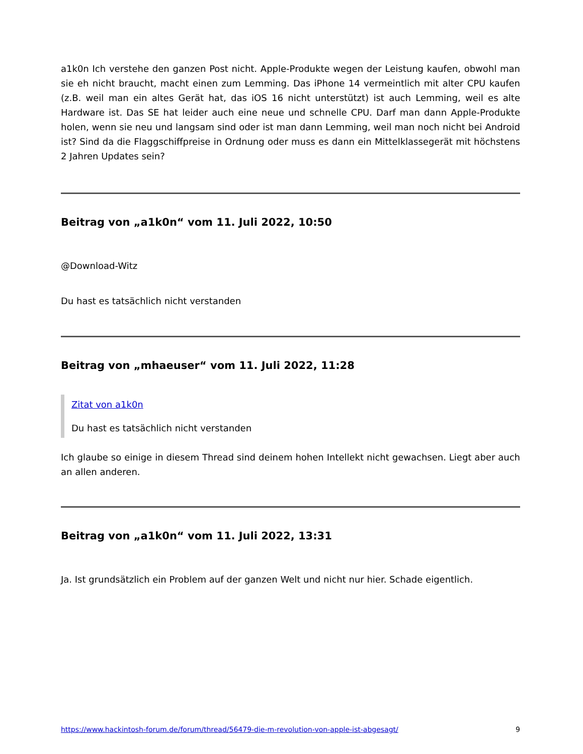a1k0n Ich verstehe den ganzen Post nicht. Apple-Produkte wegen der Leistung kaufen, obwohl man sie eh nicht braucht, macht einen zum Lemming. Das iPhone 14 vermeintlich mit alter CPU kaufen (z.B. weil man ein altes Gerät hat, das iOS 16 nicht unterstützt) ist auch Lemming, weil es alte Hardware ist. Das SE hat leider auch eine neue und schnelle CPU. Darf man dann Apple-Produkte holen, wenn sie neu und langsam sind oder ist man dann Lemming, weil man noch nicht bei Android ist? Sind da die Flaggschiffpreise in Ordnung oder muss es dann ein Mittelklassegerät mit höchstens 2 Jahren Updates sein?
Beitrag von „a1k0n“ vom 11. Juli 2022, 10:50
@Download-Witz
Du hast es tatsächlich nicht verstanden
Beitrag von „mhaeuser“ vom 11. Juli 2022, 11:28
Zitat von a1k0n
Du hast es tatsächlich nicht verstanden
Ich glaube so einige in diesem Thread sind deinem hohen Intellekt nicht gewachsen. Liegt aber auch an allen anderen.
Beitrag von „a1k0n“ vom 11. Juli 2022, 13:31
Ja. Ist grundsätzlich ein Problem auf der ganzen Welt und nicht nur hier. Schade eigentlich.
https://www.hackintosh-forum.de/forum/thread/56479-die-m-revolution-von-apple-ist-abgesagt/ 9